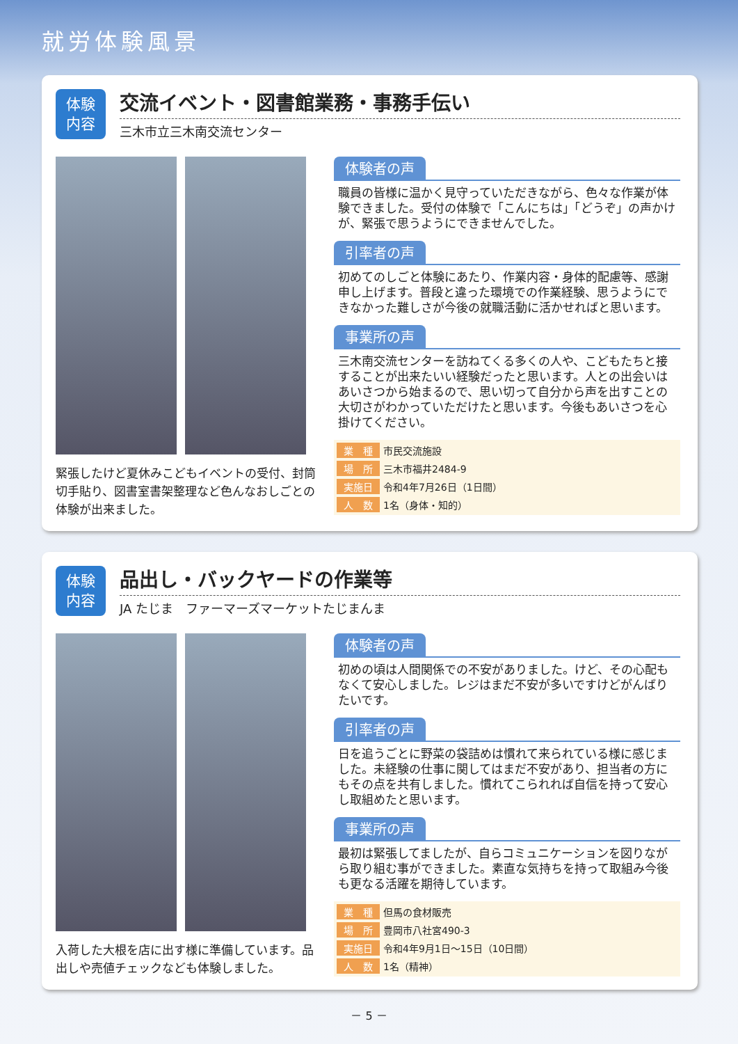就労体験風景
体験
内容
交流イベント・図書館業務・事務手伝い
三木市立三木南交流センター
緊張したけど夏休みこどもイベントの受付、封筒切手貼り、図書室書架整理など色んなおしごとの体験が出来ました。
体験者の声
職員の皆様に温かく見守っていただきながら、色々な作業が体験できました。受付の体験で「こんにちは」「どうぞ」の声かけが、緊張で思うようにできませんでした。
引率者の声
初めてのしごと体験にあたり、作業内容・身体的配慮等、感謝申し上げます。普段と違った環境での作業経験、思うようにできなかった難しさが今後の就職活動に活かせればと思います。
事業所の声
三木南交流センターを訪ねてくる多くの人や、こどもたちと接することが出来たいい経験だったと思います。人との出会いはあいさつから始まるので、思い切って自分から声を出すことの大切さがわかっていただけたと思います。今後もあいさつを心掛けてください。
| 業 種 | 市民交流施設 |
| 場 所 | 三木市福井2484-9 |
| 実施日 | 令和4年7月26日（1日間） |
| 人 数 | 1名（身体・知的） |
体験
内容
品出し・バックヤードの作業等
JA たじま　ファーマーズマーケットたじまんま
入荷した大根を店に出す様に準備しています。品出しや売値チェックなども体験しました。
体験者の声
初めの頃は人間関係での不安がありました。けど、その心配もなくて安心しました。レジはまだ不安が多いですけどがんばりたいです。
引率者の声
日を追うごとに野菜の袋詰めは慣れて来られている様に感じました。未経験の仕事に関してはまだ不安があり、担当者の方にもその点を共有しました。慣れてこられれば自信を持って安心し取組めたと思います。
事業所の声
最初は緊張してましたが、自らコミュニケーションを図りながら取り組む事ができました。素直な気持ちを持って取組み今後も更なる活躍を期待しています。
| 業 種 | 但馬の食材販売 |
| 場 所 | 豊岡市八社宮490-3 |
| 実施日 | 令和4年9月1日～15日（10日間） |
| 人 数 | 1名（精神） |
－ 5 －